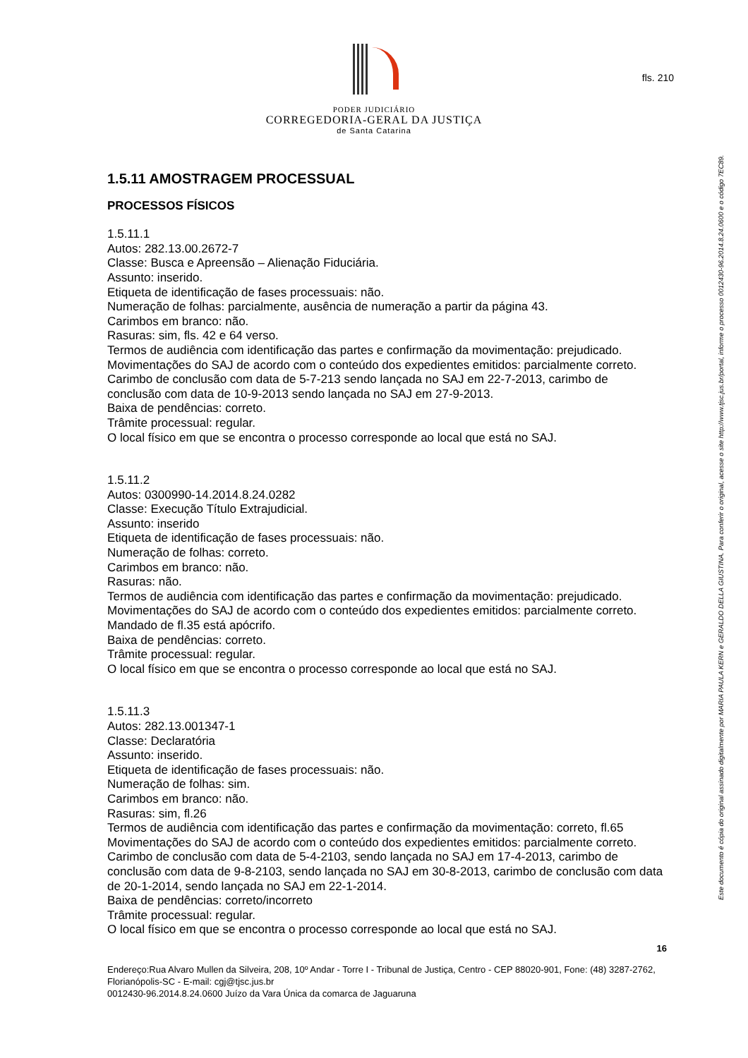fls. 210
PODER JUDICIÁRIO
CORREGEDORIA-GERAL DA JUSTIÇA
de Santa Catarina
1.5.11 AMOSTRAGEM PROCESSUAL
PROCESSOS FÍSICOS
1.5.11.1
Autos: 282.13.00.2672-7
Classe: Busca e Apreensão – Alienação Fiduciária.
Assunto: inserido.
Etiqueta de identificação de fases processuais: não.
Numeração de folhas: parcialmente, ausência de numeração a partir da página 43.
Carimbos em branco: não.
Rasuras: sim, fls. 42 e 64 verso.
Termos de audiência com identificação das partes e confirmação da movimentação: prejudicado.
Movimentações do SAJ de acordo com o conteúdo dos expedientes emitidos: parcialmente correto. Carimbo de conclusão com data de 5-7-213 sendo lançada no SAJ em 22-7-2013, carimbo de conclusão com data de 10-9-2013 sendo lançada no SAJ em 27-9-2013.
Baixa de pendências: correto.
Trâmite processual: regular.
O local físico em que se encontra o processo corresponde ao local que está no SAJ.
1.5.11.2
Autos: 0300990-14.2014.8.24.0282
Classe: Execução Título Extrajudicial.
Assunto: inserido
Etiqueta de identificação de fases processuais: não.
Numeração de folhas: correto.
Carimbos em branco: não.
Rasuras: não.
Termos de audiência com identificação das partes e confirmação da movimentação: prejudicado.
Movimentações do SAJ de acordo com o conteúdo dos expedientes emitidos: parcialmente correto. Mandado de fl.35 está apócrifo.
Baixa de pendências: correto.
Trâmite processual: regular.
O local físico em que se encontra o processo corresponde ao local que está no SAJ.
1.5.11.3
Autos: 282.13.001347-1
Classe: Declaratória
Assunto: inserido.
Etiqueta de identificação de fases processuais: não.
Numeração de folhas: sim.
Carimbos em branco: não.
Rasuras: sim, fl.26
Termos de audiência com identificação das partes e confirmação da movimentação: correto, fl.65
Movimentações do SAJ de acordo com o conteúdo dos expedientes emitidos: parcialmente correto. Carimbo de conclusão com data de 5-4-2103, sendo lançada no SAJ em 17-4-2013, carimbo de conclusão com data de 9-8-2103, sendo lançada no SAJ em 30-8-2013, carimbo de conclusão com data de 20-1-2014, sendo lançada no SAJ em 22-1-2014.
Baixa de pendências: correto/incorreto
Trâmite processual: regular.
O local físico em que se encontra o processo corresponde ao local que está no SAJ.
16
Endereço:Rua Alvaro Mullen da Silveira, 208, 10º Andar - Torre I - Tribunal de Justiça, Centro - CEP 88020-901, Fone: (48) 3287-2762, Florianópolis-SC - E-mail: cgj@tjsc.jus.br
0012430-96.2014.8.24.0600 Juízo da Vara Única da comarca de Jaguaruna
Este documento é cópia do original assinado digitalmente por MARIA PAULA KERN e GERALDO DELLA GIUSTINA. Para conferir o original, acesse o site http://www.tjsc.jus.br/portal, informe o processo 0012430-96.2014.8.24.0600 e o código 7EC89.